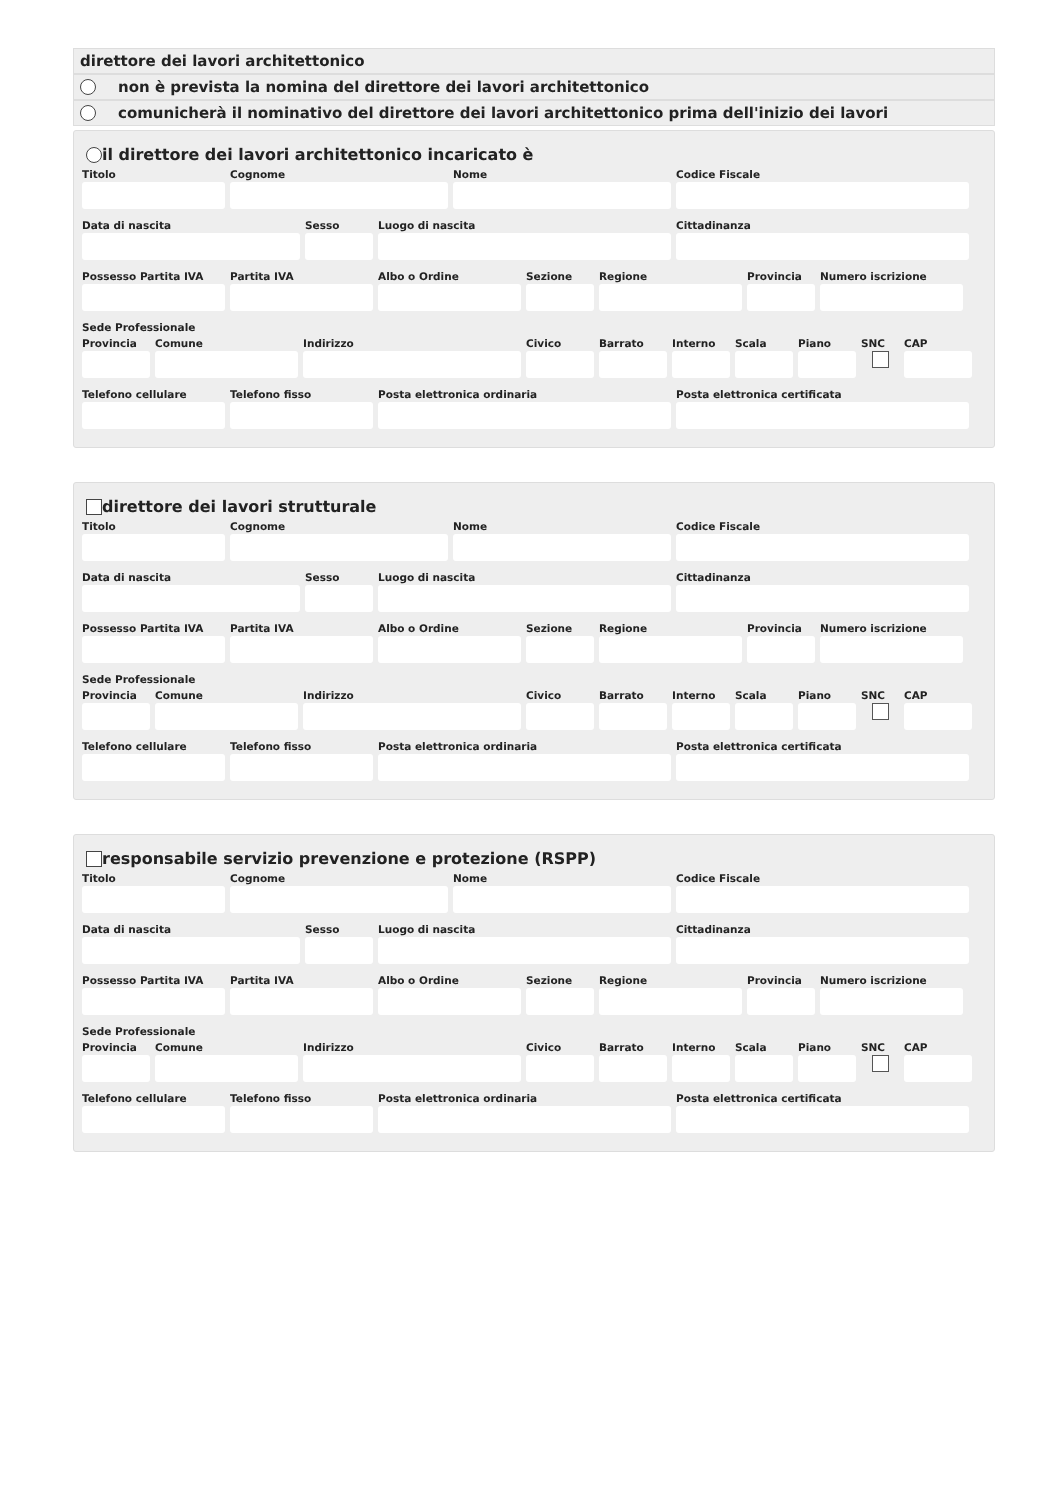direttore dei lavori architettonico
non è prevista la nomina del direttore dei lavori architettonico
comunicherà il nominativo del direttore dei lavori architettonico prima dell'inizio dei lavori
il direttore dei lavori architettonico incaricato è
Titolo Cognome Nome Codice Fiscale
Data di nascita Sesso Luogo di nascita Cittadinanza
Possesso Partita IVA
Partita IVA Albo o Ordine Sezione Regione Provincia
Numero iscrizione
Sede Professionale
Provincia
Comune Indirizzo Civico Barrato Interno
Scala Piano SNC CAP
Telefono cellulare
Telefono fisso Posta elettronica ordinaria Posta elettronica certificata
direttore dei lavori strutturale
Titolo Cognome Nome Codice Fiscale
Data di nascita Sesso Luogo di nascita Cittadinanza
Possesso Partita IVA
Partita IVA Albo o Ordine Sezione Regione Provincia
Numero iscrizione
Sede Professionale
Provincia
Comune Indirizzo Civico Barrato Interno
Scala Piano SNC CAP
Telefono cellulare
Telefono fisso Posta elettronica ordinaria Posta elettronica certificata
responsabile servizio prevenzione e protezione (RSPP)
Titolo Cognome Nome Codice Fiscale
Data di nascita Sesso Luogo di nascita Cittadinanza
Possesso Partita IVA
Partita IVA Albo o Ordine Sezione Regione Provincia
Numero iscrizione
Sede Professionale
Provincia
Comune Indirizzo Civico Barrato Interno
Scala Piano SNC CAP
Telefono cellulare
Telefono fisso Posta elettronica ordinaria Posta elettronica certificata